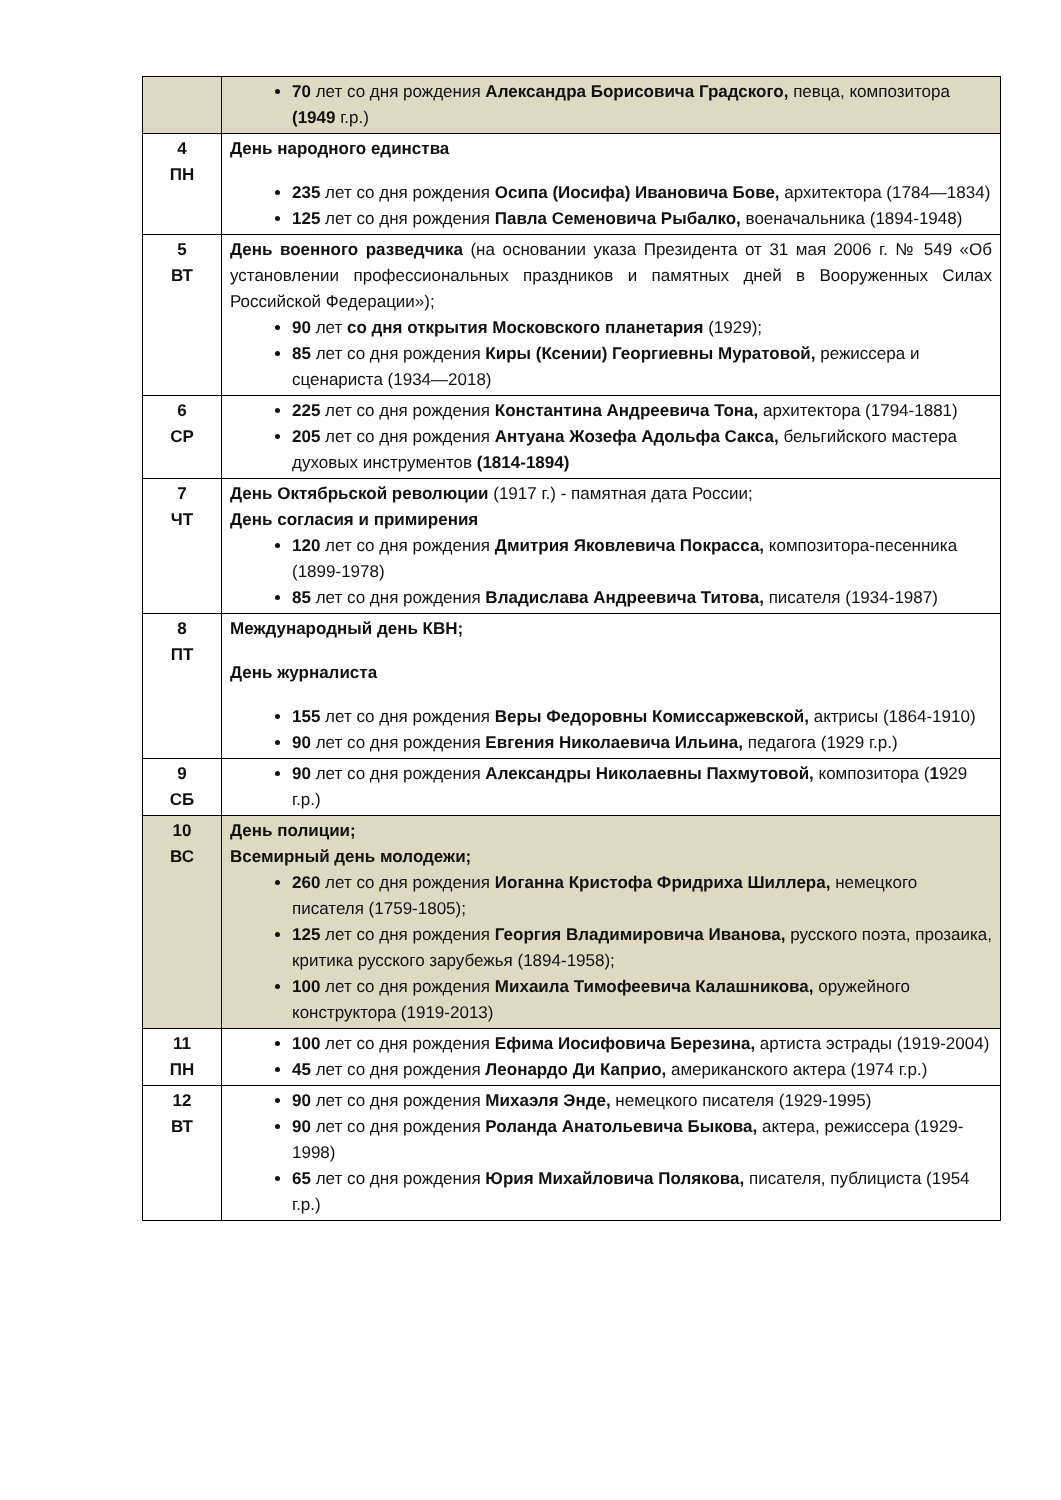| | 70 лет со дня рождения Александра Борисовича Градского, певца, композитора (1949 г.р.) |
| 4 ПН | День народного единства 235 лет со дня рождения Осипа (Иосифа) Ивановича Бове, архитектора (1784—1834) 125 лет со дня рождения Павла Семеновича Рыбалко, военачальника (1894-1948) |
| 5 ВТ | День военного разведчика (на основании указа Президента от 31 мая 2006 г. № 549 «Об установлении профессиональных праздников и памятных дней в Вооруженных Силах Российской Федерации»); 90 лет со дня открытия Московского планетария (1929); 85 лет со дня рождения Киры (Ксении) Георгиевны Муратовой, режиссера и сценариста (1934—2018) |
| 6 СР | 225 лет со дня рождения Константина Андреевича Тона, архитектора (1794-1881) 205 лет со дня рождения Антуана Жозефа Адольфа Сакса, бельгийского мастера духовых инструментов (1814-1894) |
| 7 ЧТ | День Октябрьской революции (1917 г.) - памятная дата России; День согласия и примирения 120 лет со дня рождения Дмитрия Яковлевича Покрасса, композитора-песенника (1899-1978) 85 лет со дня рождения Владислава Андреевича Титова, писателя (1934-1987) |
| 8 ПТ | Международный день КВН; День журналиста 155 лет со дня рождения Веры Федоровны Комиссаржевской, актрисы (1864-1910) 90 лет со дня рождения Евгения Николаевича Ильина, педагога (1929 г.р.) |
| 9 СБ | 90 лет со дня рождения Александры Николаевны Пахмутовой, композитора ( 1 929 г.р.) |
| 10 ВС | День полиции; Всемирный день молодежи; 260 лет со дня рождения Иоганна Кристофа Фридриха Шиллера, немецкого писателя (1759-1805); 125 лет со дня рождения Георгия Владимировича Иванова, русского поэта, прозаика, критика русского зарубежья (1894-1958); 100 лет со дня рождения Михаила Тимофеевича Калашникова, оружейного конструктора (1919-2013) |
| 11 ПН | 100 лет со дня рождения Ефима Иосифовича Березина, артиста эстрады (1919-2004) 45 лет со дня рождения Леонардо Ди Каприо, американского актера (1974 г.р.) |
| 12 ВТ | 90 лет со дня рождения Михаэля Энде, немецкого писателя (1929-1995) 90 лет со дня рождения Роланда Анатольевича Быкова, актера, режиссера (1929-1998) 65 лет со дня рождения Юрия Михайловича Полякова, писателя, публициста (1954 г.р.) |